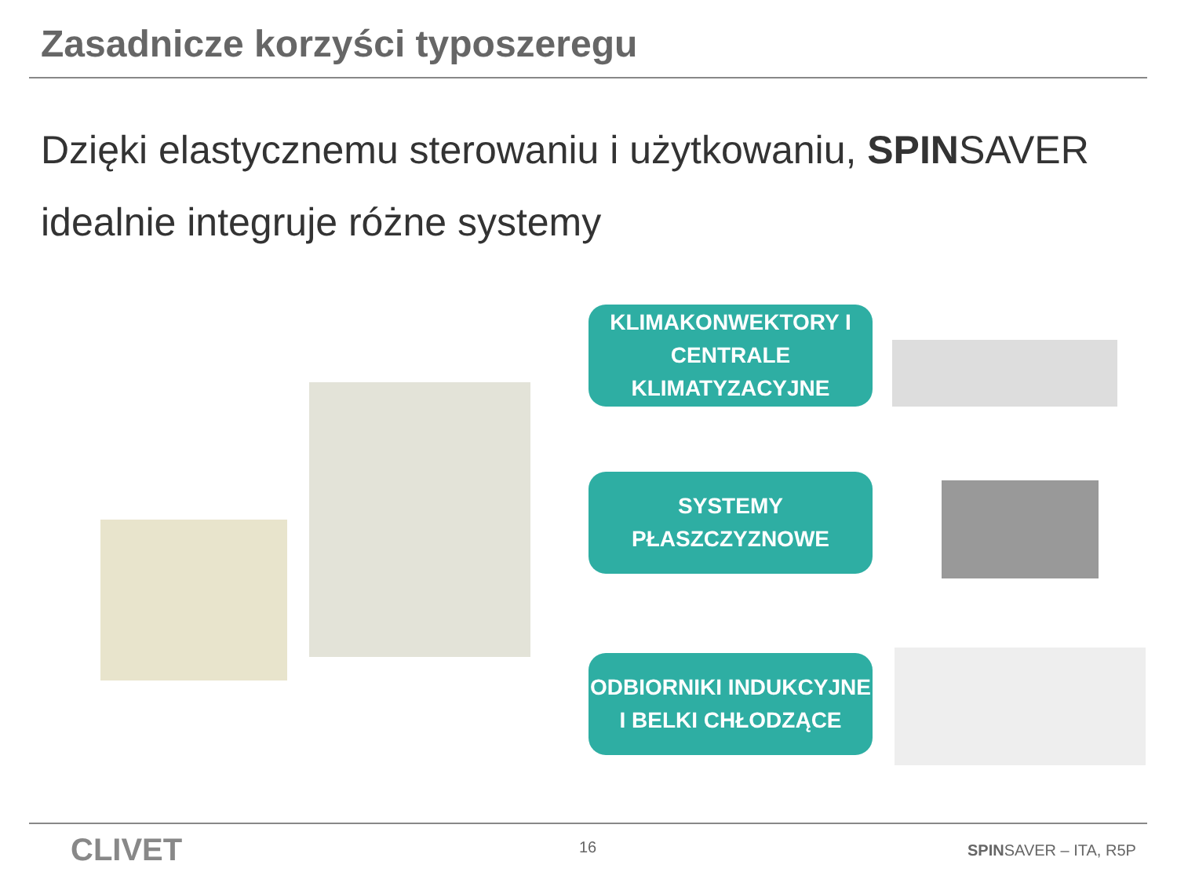Zasadnicze korzyści typoszeregu
Dzięki elastycznemu sterowaniu i użytkowaniu, SPINSAVER idealnie integruje różne systemy
KLIMAKONWEKTORY I
CENTRALE KLIMATYZACYJNE
SYSTEMY PŁASZCZYZNOWE
ODBIORNIKI INDUKCYJNE
I BELKI CHŁODZĄCE
CLIVET 16 SPINSAVER – ITA, R5P